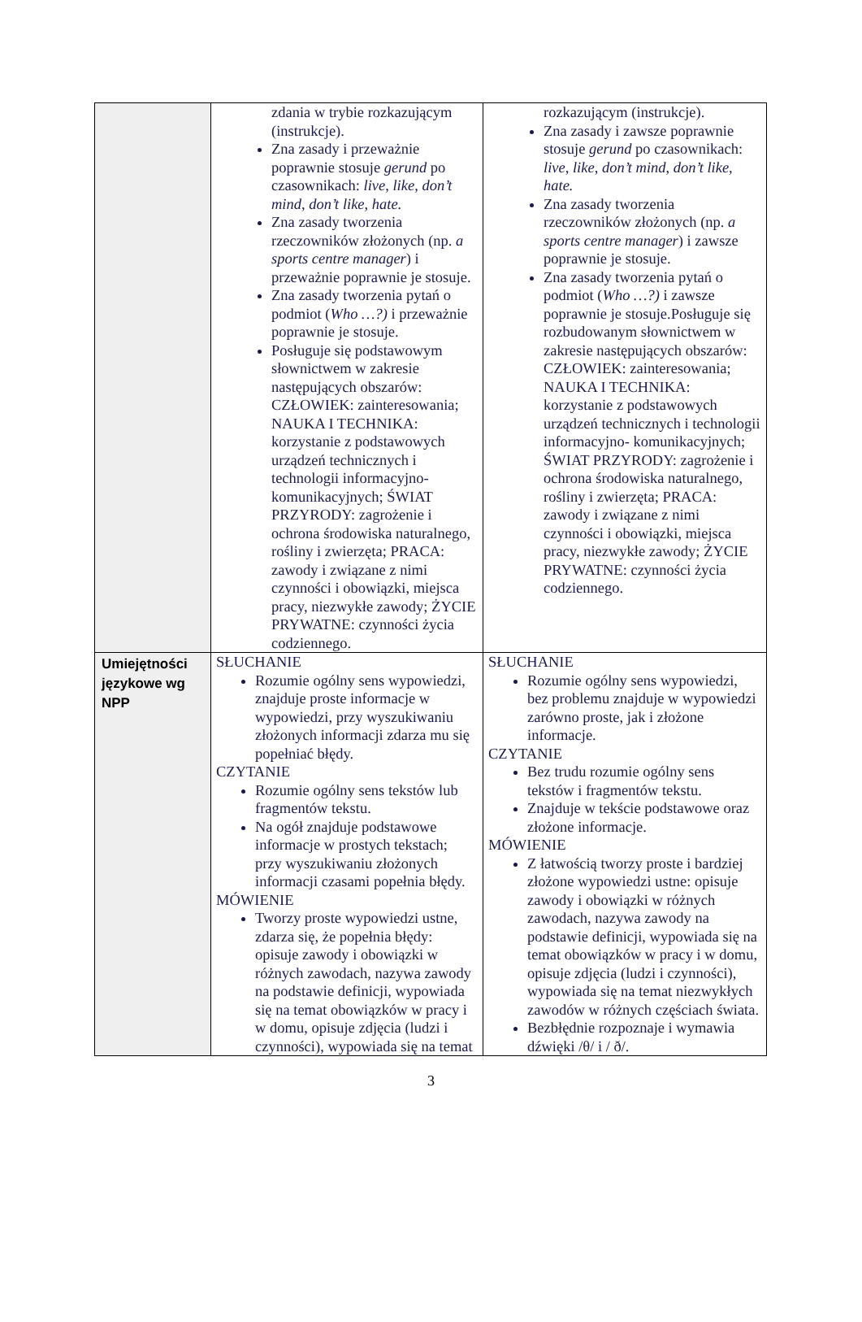| | zdania w trybie rozkazującym (instrukcje). Zna zasady i przeważnie poprawnie stosuje gerund po czasownikach: live, like, don’t mind, don’t like, hate. Zna zasady tworzenia rzeczowników złożonych (np. a sports centre manager ) i przeważnie poprawnie je stosuje. Zna zasady tworzenia pytań o podmiot ( Who …?) i przeważnie poprawnie je stosuje. Posługuje się podstawowym słownictwem w zakresie następujących obszarów: CZŁOWIEK: zainteresowania; NAUKA I TECHNIKA: korzystanie z podstawowych urządzeń technicznych i technologii informacyjno-komunikacyjnych; ŚWIAT PRZYRODY: zagrożenie i ochrona środowiska naturalnego, rośliny i zwierzęta; PRACA: zawody i związane z nimi czynności i obowiązki, miejsca pracy, niezwykłe zawody; ŻYCIE PRYWATNE: czynności życia codziennego. | rozkazującym (instrukcje). Zna zasady i zawsze poprawnie stosuje gerund po czasownikach: live, like, don’t mind, don’t like, hate. Zna zasady tworzenia rzeczowników złożonych (np. a sports centre manager ) i zawsze poprawnie je stosuje. Zna zasady tworzenia pytań o podmiot ( Who …?) i zawsze poprawnie je stosuje.Posługuje się rozbudowanym słownictwem w zakresie następujących obszarów: CZŁOWIEK: zainteresowania; NAUKA I TECHNIKA: korzystanie z podstawowych urządzeń technicznych i technologii informacyjno- komunikacyjnych; ŚWIAT PRZYRODY: zagrożenie i ochrona środowiska naturalnego, rośliny i zwierzęta; PRACA: zawody i związane z nimi czynności i obowiązki, miejsca pracy, niezwykłe zawody; ŻYCIE PRYWATNE: czynności życia codziennego. |
| Umiejętności językowe wg NPP | SŁUCHANIE Rozumie ogólny sens wypowiedzi, znajduje proste informacje w wypowiedzi, przy wyszukiwaniu złożonych informacji zdarza mu się popełniać błędy. CZYTANIE Rozumie ogólny sens tekstów lub fragmentów tekstu. Na ogół znajduje podstawowe informacje w prostych tekstach; przy wyszukiwaniu złożonych informacji czasami popełnia błędy. MÓWIENIE Tworzy proste wypowiedzi ustne, zdarza się, że popełnia błędy: opisuje zawody i obowiązki w różnych zawodach, nazywa zawody na podstawie definicji, wypowiada się na temat obowiązków w pracy i w domu, opisuje zdjęcia (ludzi i czynności), wypowiada się na temat | SŁUCHANIE Rozumie ogólny sens wypowiedzi, bez problemu znajduje w wypowiedzi zarówno proste, jak i złożone informacje. CZYTANIE Bez trudu rozumie ogólny sens tekstów i fragmentów tekstu. Znajduje w tekście podstawowe oraz złożone informacje. MÓWIENIE Z łatwością tworzy proste i bardziej złożone wypowiedzi ustne: opisuje zawody i obowiązki w różnych zawodach, nazywa zawody na podstawie definicji, wypowiada się na temat obowiązków w pracy i w domu, opisuje zdjęcia (ludzi i czynności), wypowiada się na temat niezwykłych zawodów w różnych częściach świata. Bezbłędnie rozpoznaje i wymawia dźwięki /θ/ i / ð/. |
3